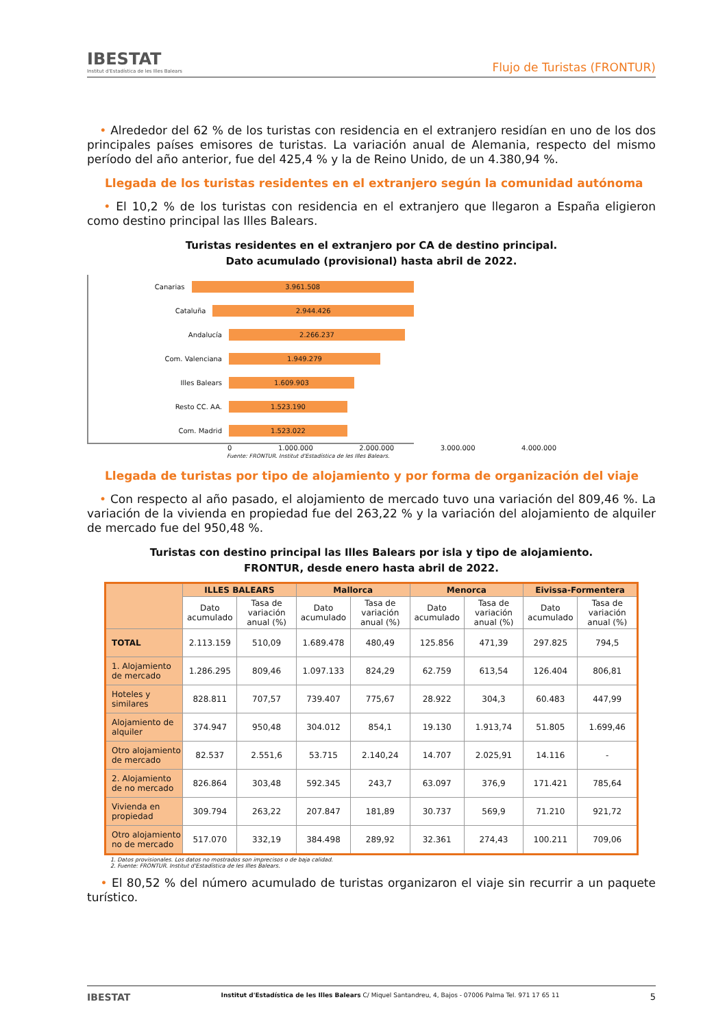IBESTAT
Institut d'Estadística de les Illes Balears
Flujo de Turistas (FRONTUR)
• Alrededor del 62 % de los turistas con residencia en el extranjero residían en uno de los dos principales países emisores de turistas. La variación anual de Alemania, respecto del mismo período del año anterior, fue del 425,4 % y la de Reino Unido, de un 4.380,94 %.
Llegada de los turistas residentes en el extranjero según la comunidad autónoma
• El 10,2 % de los turistas con residencia en el extranjero que llegaron a España eligieron como destino principal las Illes Balears.
Turistas residentes en el extranjero por CA de destino principal.
Dato acumulado (provisional) hasta abril de 2022.
Canarias
3.961.508
Cataluña
2.944.426
Andalucía
2.266.237
Com. Valenciana
1.949.279
Illes Balears
1.609.903
Resto CC. AA.
1.523.190
Com. Madrid
1.523.022
0 1.000.000 2.000.000 3.000.000 4.000.000
Fuente: FRONTUR. Institut d'Estadística de les Illes Balears.
Llegada de turistas por tipo de alojamiento y por forma de organización del viaje
• Con respecto al año pasado, el alojamiento de mercado tuvo una variación del 809,46 %. La variación de la vivienda en propiedad fue del 263,22 % y la variación del alojamiento de alquiler de mercado fue del 950,48 %.
Turistas con destino principal las Illes Balears por isla y tipo de alojamiento.
FRONTUR, desde enero hasta abril de 2022.
| | ILLES BALEARS | | Mallorca | | Menorca | | Eivissa-Formentera | |
| --- | --- | --- | --- | --- | --- | --- | --- | --- |
| | Dato acumulado | Tasa de variación anual (%) | Dato acumulado | Tasa de variación anual (%) | Dato acumulado | Tasa de variación anual (%) | Dato acumulado | Tasa de variación anual (%) |
| TOTAL | 2.113.159 | 510,09 | 1.689.478 | 480,49 | 125.856 | 471,39 | 297.825 | 794,5 |
| 1. Alojamiento de mercado | 1.286.295 | 809,46 | 1.097.133 | 824,29 | 62.759 | 613,54 | 126.404 | 806,81 |
| Hoteles y similares | 828.811 | 707,57 | 739.407 | 775,67 | 28.922 | 304,3 | 60.483 | 447,99 |
| Alojamiento de alquiler | 374.947 | 950,48 | 304.012 | 854,1 | 19.130 | 1.913,74 | 51.805 | 1.699,46 |
| Otro alojamiento de mercado | 82.537 | 2.551,6 | 53.715 | 2.140,24 | 14.707 | 2.025,91 | 14.116 | - |
| 2. Alojamiento de no mercado | 826.864 | 303,48 | 592.345 | 243,7 | 63.097 | 376,9 | 171.421 | 785,64 |
| Vivienda en propiedad | 309.794 | 263,22 | 207.847 | 181,89 | 30.737 | 569,9 | 71.210 | 921,72 |
| Otro alojamiento no de mercado | 517.070 | 332,19 | 384.498 | 289,92 | 32.361 | 274,43 | 100.211 | 709,06 |
1. Datos provisionales. Los datos no mostrados son imprecisos o de baja calidad.
2. Fuente: FRONTUR. Institut d'Estadística de les Illes Balears.
• El 80,52 % del número acumulado de turistas organizaron el viaje sin recurrir a un paquete turístico.
IBESTAT Institut d'Estadística de les Illes Balears C/ Miquel Santandreu, 4, Bajos - 07006 Palma Tel. 971 17 65 11 5